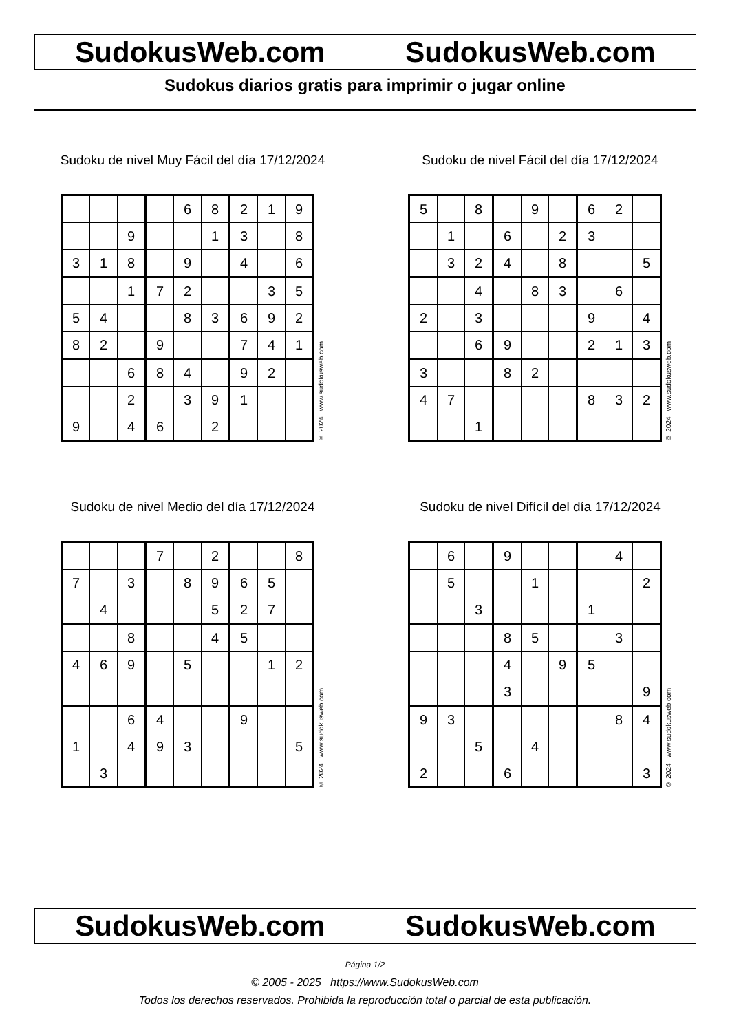SudokusWeb.com SudokusWeb.com
Sudokus diarios gratis para imprimir o jugar online
Sudoku de nivel Muy Fácil del día 17/12/2024
| | | | | 6 | 8 | 2 | 1 | 9 |
| | | 9 | | | 1 | 3 | | 8 |
| 3 | 1 | 8 | | 9 | | 4 | | 6 |
| | | 1 | 7 | 2 | | | 3 | 5 |
| 5 | 4 | | | 8 | 3 | 6 | 9 | 2 |
| 8 | 2 | | 9 | | | 7 | 4 | 1 |
| | | 6 | 8 | 4 | | 9 | 2 | |
| | | 2 | | 3 | 9 | 1 | | |
| 9 | | 4 | 6 | | 2 | | | |
© 2024 www.sudokusweb.com
Sudoku de nivel Fácil del día 17/12/2024
| 5 | | 8 | | 9 | | 6 | 2 | |
| | 1 | | 6 | | 2 | 3 | | |
| | 3 | 2 | 4 | | 8 | | | 5 |
| | | 4 | | 8 | 3 | | 6 | |
| 2 | | 3 | | | | 9 | | 4 |
| | | 6 | 9 | | | 2 | 1 | 3 |
| 3 | | | 8 | 2 | | | | |
| 4 | 7 | | | | | 8 | 3 | 2 |
| | | 1 | | | | | | |
© 2024 www.sudokusweb.com
Sudoku de nivel Medio del día 17/12/2024
| | | | 7 | | 2 | | | 8 |
| 7 | | 3 | | 8 | 9 | 6 | 5 | |
| | 4 | | | | 5 | 2 | 7 | |
| | | 8 | | | 4 | 5 | | |
| 4 | 6 | 9 | | 5 | | | 1 | 2 |
| | | 6 | 4 | | | 9 | | |
| 1 | | 4 | 9 | 3 | | | | 5 |
| | 3 | | | | | | | |
© 2024 www.sudokusweb.com
Sudoku de nivel Difícil del día 17/12/2024
| | 6 | | 9 | | | | 4 | |
| | 5 | | | 1 | | | | 2 |
| | | 3 | | | | 1 | | |
| | | | 8 | 5 | | | 3 | |
| | | | 4 | | 9 | 5 | | |
| | | | 3 | | | | | 9 |
| 9 | 3 | | | | | | 8 | 4 |
| | | 5 | | 4 | | | | |
| 2 | | | 6 | | | | | 3 |
© 2024 www.sudokusweb.com
SudokusWeb.com SudokusWeb.com
Página 1/2
© 2005 - 2025 https://www.SudokusWeb.com
Todos los derechos reservados. Prohibida la reproducción total o parcial de esta publicación.